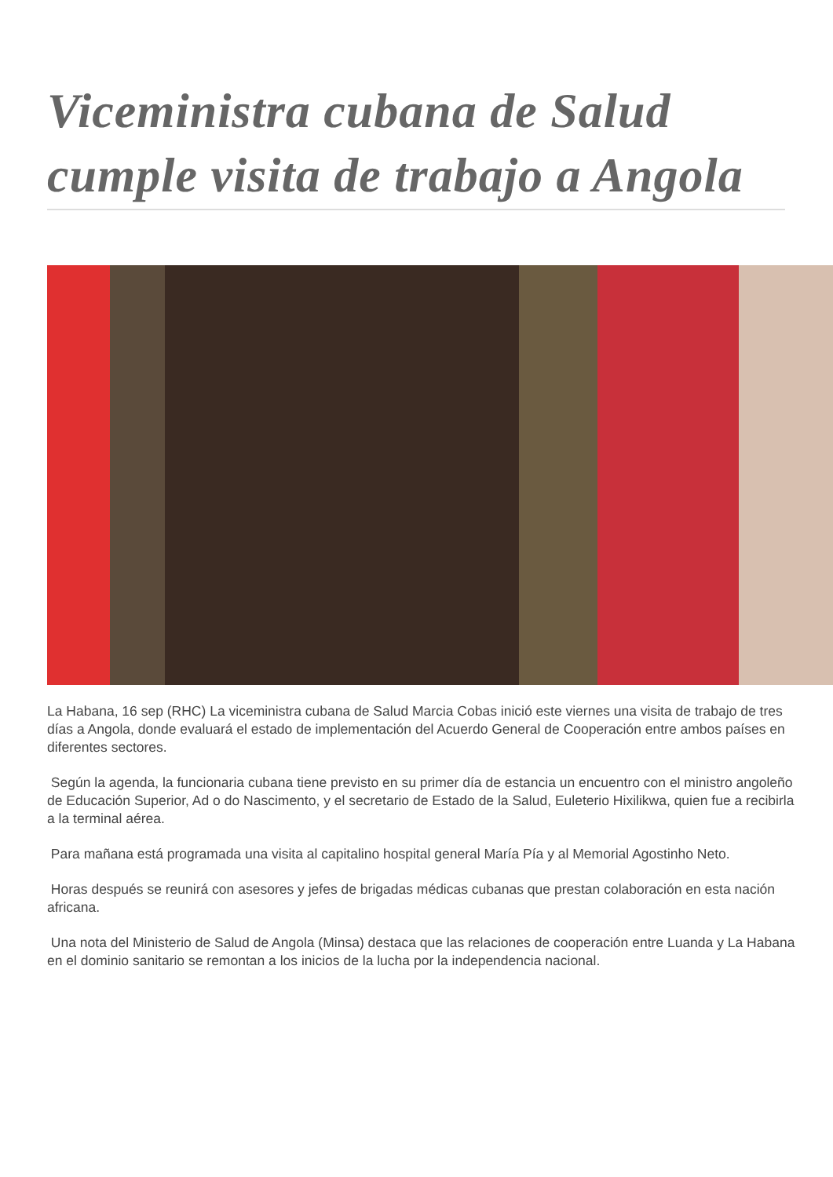Viceministra cubana de Salud cumple visita de trabajo a Angola
La Habana, 16 sep (RHC) La viceministra cubana de Salud Marcia Cobas inició este viernes una visita de trabajo de tres días a Angola, donde evaluará el estado de implementación del Acuerdo General de Cooperación entre ambos países en diferentes sectores.
Según la agenda, la funcionaria cubana tiene previsto en su primer día de estancia un encuentro con el ministro angoleño de Educación Superior, Ad o do Nascimento, y el secretario de Estado de la Salud, Euleterio Hixilikwa, quien fue a recibirla a la terminal aérea.
Para mañana está programada una visita al capitalino hospital general María Pía y al Memorial Agostinho Neto.
Horas después se reunirá con asesores y jefes de brigadas médicas cubanas que prestan colaboración en esta nación africana.
Una nota del Ministerio de Salud de Angola (Minsa) destaca que las relaciones de cooperación entre Luanda y La Habana en el dominio sanitario se remontan a los inicios de la lucha por la independencia nacional.